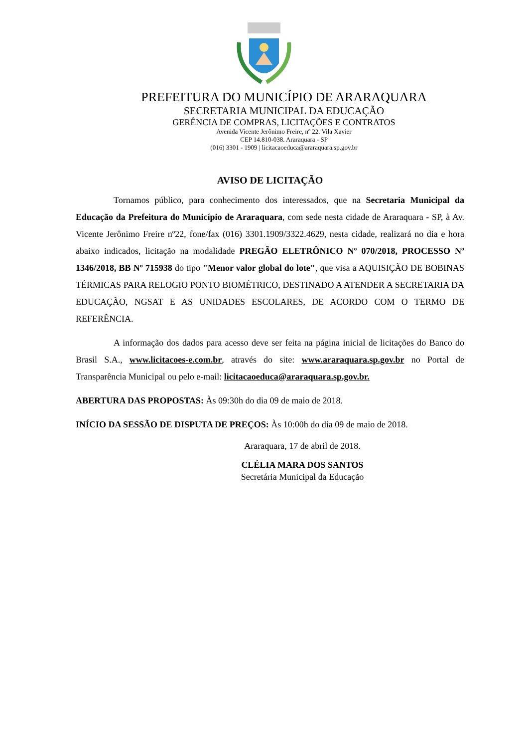PREFEITURA DO MUNICÍPIO DE ARARAQUARA
SECRETARIA MUNICIPAL DA EDUCAÇÃO
GERÊNCIA DE COMPRAS, LICITAÇÕES E CONTRATOS
Avenida Vicente Jerônimo Freire, nº 22. Vila Xavier
CEP 14.810-038. Araraquara - SP
(016) 3301 - 1909 | licitacaoeduca@araraquara.sp.gov.br
AVISO DE LICITAÇÃO
Tornamos público, para conhecimento dos interessados, que na Secretaria Municipal da Educação da Prefeitura do Município de Araraquara, com sede nesta cidade de Araraquara - SP, à Av. Vicente Jerônimo Freire nº22, fone/fax (016) 3301.1909/3322.4629, nesta cidade, realizará no dia e hora abaixo indicados, licitação na modalidade PREGÃO ELETRÔNICO Nº 070/2018, PROCESSO Nº 1346/2018, BB Nº 715938 do tipo "Menor valor global do lote", que visa a AQUISIÇÃO DE BOBINAS TÉRMICAS PARA RELOGIO PONTO BIOMÉTRICO, DESTINADO A ATENDER A SECRETARIA DA EDUCAÇÃO, NGSAT E AS UNIDADES ESCOLARES, DE ACORDO COM O TERMO DE REFERÊNCIA.
A informação dos dados para acesso deve ser feita na página inicial de licitações do Banco do Brasil S.A., www.licitacoes-e.com.br, através do site: www.araraquara.sp.gov.br no Portal de Transparência Municipal ou pelo e-mail: licitacaoeduca@araraquara.sp.gov.br.
ABERTURA DAS PROPOSTAS: Às 09:30h do dia 09 de maio de 2018.
INÍCIO DA SESSÃO DE DISPUTA DE PREÇOS: Às 10:00h do dia 09 de maio de 2018.
Araraquara, 17 de abril de 2018.
CLÉLIA MARA DOS SANTOS
Secretária Municipal da Educação